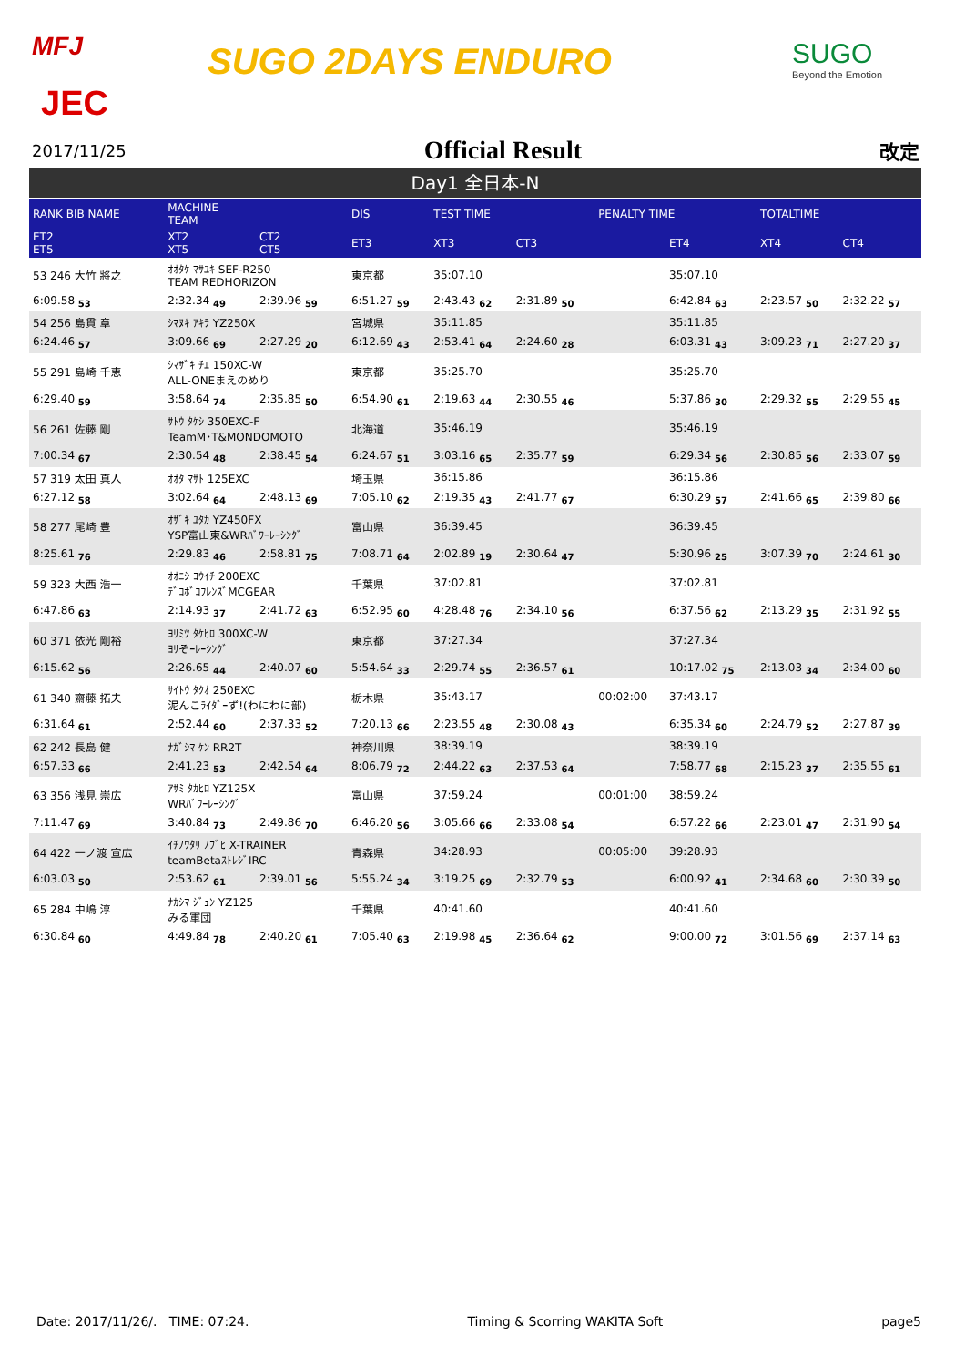MFJ
JEC
SUGO 2DAYS ENDURO SUGO
Beyond the Emotion
2017/11/25
Official Result
改定
Day1 全日本-N
| RANK BIB NAME | MACHINE TEAM | | DIS | TEST TIME | | PENALTY TIME | | TOTALTIME | |
| --- | --- | --- | --- | --- | --- | --- | --- | --- | --- |
| ET2 ET5 | XT2 XT5 | CT2 CT5 | ET3 | XT3 | CT3 | | ET4 | XT4 | CT4 |
| 53 246 大竹 將之 | ｵｵﾀｹ ﾏｻﾕｷ SEF-R250 TEAM REDHORIZON | | 東京都 | 35:07.10 | | | 35:07.10 | | |
| 6:09.58 <sub>53</sub> | 2:32.34 <sub>49</sub> | 2:39.96 <sub>59</sub> | 6:51.27 <sub>59</sub> | 2:43.43 <sub>62</sub> | 2:31.89 <sub>50</sub> | | 6:42.84 <sub>63</sub> | 2:23.57 <sub>50</sub> | 2:32.22 <sub>57</sub> |
| 54 256 島貫 章 | ｼﾏﾇｷ ｱｷﾗ YZ250X | | 宮城県 | 35:11.85 | | | 35:11.85 | | |
| 6:24.46 <sub>57</sub> | 3:09.66 <sub>69</sub> | 2:27.29 <sub>20</sub> | 6:12.69 <sub>43</sub> | 2:53.41 <sub>64</sub> | 2:24.60 <sub>28</sub> | | 6:03.31 <sub>43</sub> | 3:09.23 <sub>71</sub> | 2:27.20 <sub>37</sub> |
| 55 291 島崎 千恵 | ｼﾏｻﾞｷ ﾁｴ 150XC-W ALL-ONEまえのめり | | 東京都 | 35:25.70 | | | 35:25.70 | | |
| 6:29.40 <sub>59</sub> | 3:58.64 <sub>74</sub> | 2:35.85 <sub>50</sub> | 6:54.90 <sub>61</sub> | 2:19.63 <sub>44</sub> | 2:30.55 <sub>46</sub> | | 5:37.86 <sub>30</sub> | 2:29.32 <sub>55</sub> | 2:29.55 <sub>45</sub> |
| 56 261 佐藤 剛 | ｻﾄｳ ﾀｹｼ 350EXC-F TeamM･T&MONDOMOTO | | 北海道 | 35:46.19 | | | 35:46.19 | | |
| 7:00.34 <sub>67</sub> | 2:30.54 <sub>48</sub> | 2:38.45 <sub>54</sub> | 6:24.67 <sub>51</sub> | 3:03.16 <sub>65</sub> | 2:35.77 <sub>59</sub> | | 6:29.34 <sub>56</sub> | 2:30.85 <sub>56</sub> | 2:33.07 <sub>59</sub> |
| 57 319 太田 真人 | ｵｵﾀ ﾏｻﾄ 125EXC | | 埼玉県 | 36:15.86 | | | 36:15.86 | | |
| 6:27.12 <sub>58</sub> | 3:02.64 <sub>64</sub> | 2:48.13 <sub>69</sub> | 7:05.10 <sub>62</sub> | 2:19.35 <sub>43</sub> | 2:41.77 <sub>67</sub> | | 6:30.29 <sub>57</sub> | 2:41.66 <sub>65</sub> | 2:39.80 <sub>66</sub> |
| 58 277 尾崎 豊 | ｵｻﾞｷ ﾕﾀｶ YZ450FX YSP富山東&WRﾊﾞﾜｰﾚｰｼﾝｸﾞ | | 富山県 | 36:39.45 | | | 36:39.45 | | |
| 8:25.61 <sub>76</sub> | 2:29.83 <sub>46</sub> | 2:58.81 <sub>75</sub> | 7:08.71 <sub>64</sub> | 2:02.89 <sub>19</sub> | 2:30.64 <sub>47</sub> | | 5:30.96 <sub>25</sub> | 3:07.39 <sub>70</sub> | 2:24.61 <sub>30</sub> |
| 59 323 大西 浩一 | ｵｵﾆｼ ｺｳｲﾁ 200EXC ﾃﾞｺﾎﾞｺﾌﾚﾝｽﾞMCGEAR | | 千葉県 | 37:02.81 | | | 37:02.81 | | |
| 6:47.86 <sub>63</sub> | 2:14.93 <sub>37</sub> | 2:41.72 <sub>63</sub> | 6:52.95 <sub>60</sub> | 4:28.48 <sub>76</sub> | 2:34.10 <sub>56</sub> | | 6:37.56 <sub>62</sub> | 2:13.29 <sub>35</sub> | 2:31.92 <sub>55</sub> |
| 60 371 依光 剛裕 | ﾖﾘﾐﾂ ﾀｹﾋﾛ 300XC-W ﾖﾘぞｰﾚｰｼﾝｸﾞ | | 東京都 | 37:27.34 | | | 37:27.34 | | |
| 6:15.62 <sub>56</sub> | 2:26.65 <sub>44</sub> | 2:40.07 <sub>60</sub> | 5:54.64 <sub>33</sub> | 2:29.74 <sub>55</sub> | 2:36.57 <sub>61</sub> | | 10:17.02 <sub>75</sub> | 2:13.03 <sub>34</sub> | 2:34.00 <sub>60</sub> |
| 61 340 齋藤 拓夫 | ｻｲﾄｳ ﾀｸｵ 250EXC 泥んこﾗｲﾀﾞｰず!(わにわに部) | | 栃木県 | 35:43.17 | | 00:02:00 | 37:43.17 | | |
| 6:31.64 <sub>61</sub> | 2:52.44 <sub>60</sub> | 2:37.33 <sub>52</sub> | 7:20.13 <sub>66</sub> | 2:23.55 <sub>48</sub> | 2:30.08 <sub>43</sub> | | 6:35.34 <sub>60</sub> | 2:24.79 <sub>52</sub> | 2:27.87 <sub>39</sub> |
| 62 242 長島 健 | ﾅｶﾞｼﾏ ｹﾝ RR2T | | 神奈川県 | 38:39.19 | | | 38:39.19 | | |
| 6:57.33 <sub>66</sub> | 2:41.23 <sub>53</sub> | 2:42.54 <sub>64</sub> | 8:06.79 <sub>72</sub> | 2:44.22 <sub>63</sub> | 2:37.53 <sub>64</sub> | | 7:58.77 <sub>68</sub> | 2:15.23 <sub>37</sub> | 2:35.55 <sub>61</sub> |
| 63 356 浅見 崇広 | ｱｻﾐ ﾀｶﾋﾛ YZ125X WRﾊﾞﾜｰﾚｰｼﾝｸﾞ | | 富山県 | 37:59.24 | | 00:01:00 | 38:59.24 | | |
| 7:11.47 <sub>69</sub> | 3:40.84 <sub>73</sub> | 2:49.86 <sub>70</sub> | 6:46.20 <sub>56</sub> | 3:05.66 <sub>66</sub> | 2:33.08 <sub>54</sub> | | 6:57.22 <sub>66</sub> | 2:23.01 <sub>47</sub> | 2:31.90 <sub>54</sub> |
| 64 422 一ノ渡 宣広 | ｲﾁﾉﾜﾀﾘ ﾉﾌﾞﾋ X-TRAINER teamBetaｽﾄﾚｼﾞIRC | | 青森県 | 34:28.93 | | 00:05:00 | 39:28.93 | | |
| 6:03.03 <sub>50</sub> | 2:53.62 <sub>61</sub> | 2:39.01 <sub>56</sub> | 5:55.24 <sub>34</sub> | 3:19.25 <sub>69</sub> | 2:32.79 <sub>53</sub> | | 6:00.92 <sub>41</sub> | 2:34.68 <sub>60</sub> | 2:30.39 <sub>50</sub> |
| 65 284 中嶋 淳 | ﾅｶｼﾏ ｼﾞｭﾝ YZ125 みる軍団 | | 千葉県 | 40:41.60 | | | 40:41.60 | | |
| 6:30.84 <sub>60</sub> | 4:49.84 <sub>78</sub> | 2:40.20 <sub>61</sub> | 7:05.40 <sub>63</sub> | 2:19.98 <sub>45</sub> | 2:36.64 <sub>62</sub> | | 9:00.00 <sub>72</sub> | 3:01.56 <sub>69</sub> | 2:37.14 <sub>63</sub> |
Date: 2017/11/26/. TIME: 07:24. Timing & Scorring WAKITA Soft page5